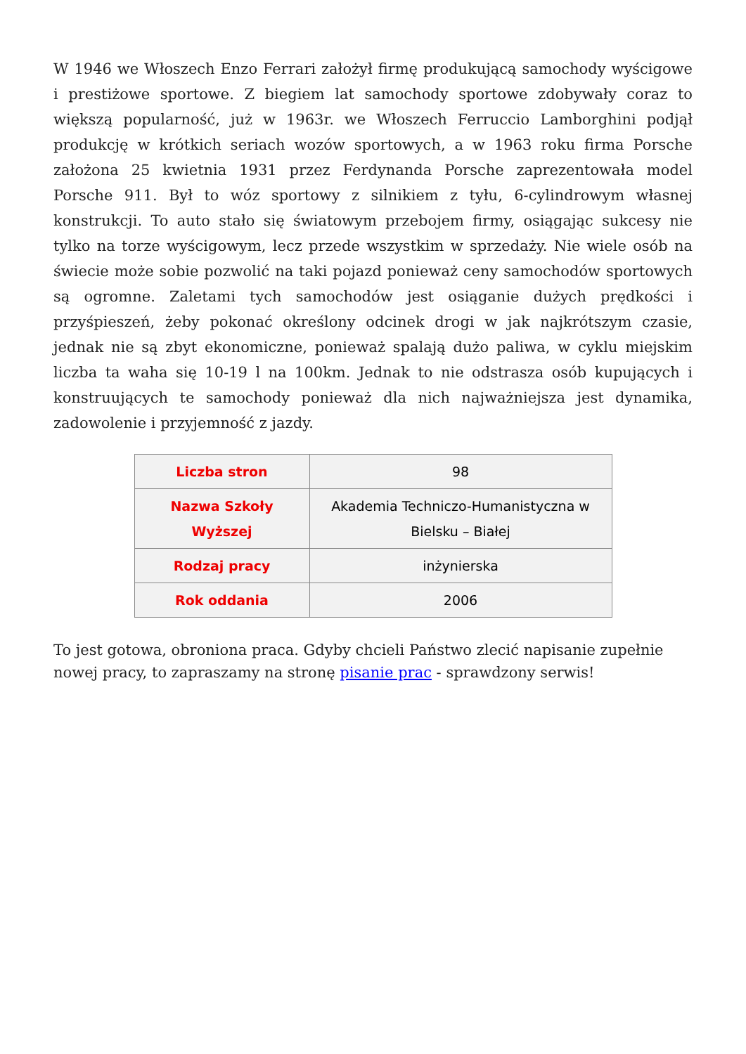W 1946 we Włoszech Enzo Ferrari założył firmę produkującą samochody wyścigowe i prestiżowe sportowe. Z biegiem lat samochody sportowe zdobywały coraz to większą popularność, już w 1963r. we Włoszech Ferruccio Lamborghini podjął produkcję w krótkich seriach wozów sportowych, a w 1963 roku firma Porsche założona 25 kwietnia 1931 przez Ferdynanda Porsche zaprezentowała model Porsche 911. Był to wóz sportowy z silnikiem z tyłu, 6-cylindrowym własnej konstrukcji. To auto stało się światowym przebojem firmy, osiągając sukcesy nie tylko na torze wyścigowym, lecz przede wszystkim w sprzedaży. Nie wiele osób na świecie może sobie pozwolić na taki pojazd ponieważ ceny samochodów sportowych są ogromne. Zaletami tych samochodów jest osiąganie dużych prędkości i przyśpieszeń, żeby pokonać określony odcinek drogi w jak najkrótszym czasie, jednak nie są zbyt ekonomiczne, ponieważ spalają dużo paliwa, w cyklu miejskim liczba ta waha się 10-19 l na 100km. Jednak to nie odstrasza osób kupujących i konstruujących te samochody ponieważ dla nich najważniejsza jest dynamika, zadowolenie i przyjemność z jazdy.
| Liczba stron | 98 |
| Nazwa Szkoły Wyższej | Akademia Techniczo-Humanistyczna w Bielsku – Białej |
| Rodzaj pracy | inżynierska |
| Rok oddania | 2006 |
To jest gotowa, obroniona praca. Gdyby chcieli Państwo zlecić napisanie zupełnie nowej pracy, to zapraszamy na stronę pisanie prac - sprawdzony serwis!